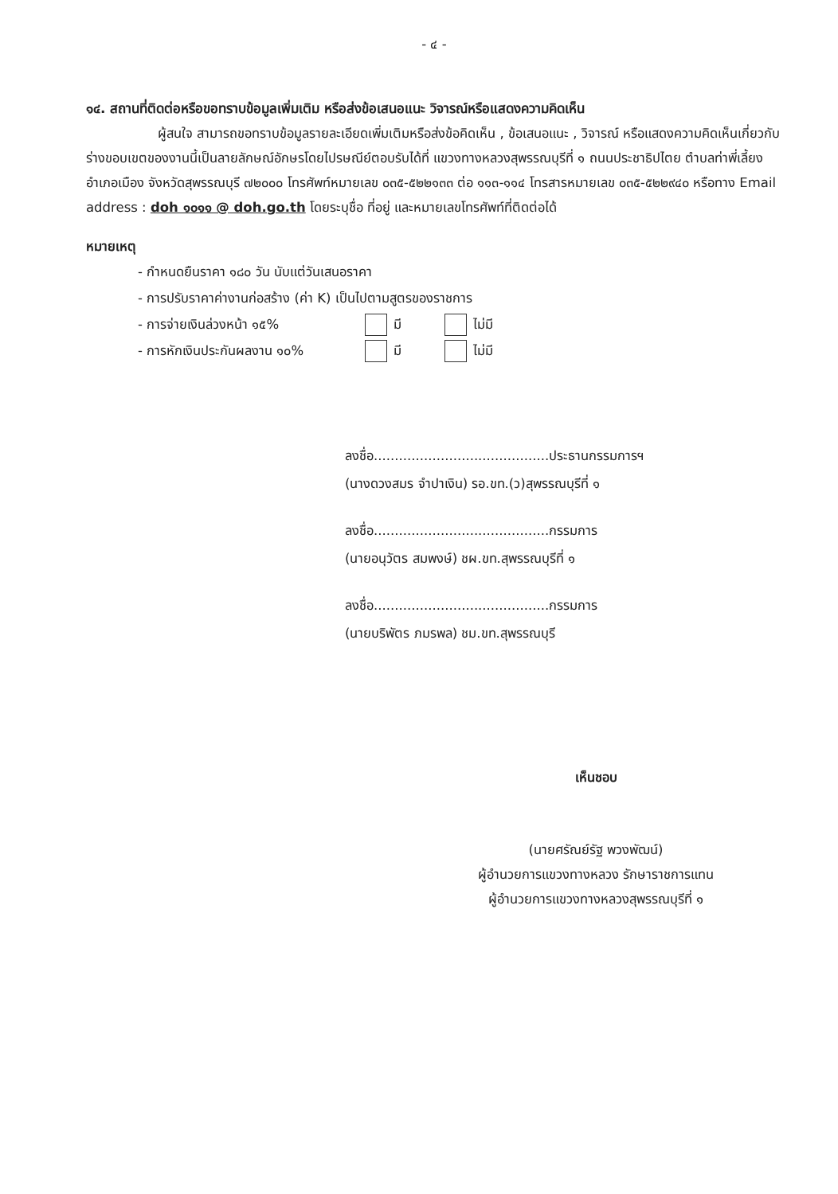- ๔ -
๑๔. สถานที่ติดต่อหรือขอทราบข้อมูลเพิ่มเติม หรือส่งข้อเสนอแนะ วิจารณ์หรือแสดงความคิดเห็น
ผู้สนใจ สามารถขอทราบข้อมูลรายละเอียดเพิ่มเติมหรือส่งข้อคิดเห็น , ข้อเสนอแนะ , วิจารณ์ หรือแสดงความคิดเห็นเกี่ยวกับร่างขอบเขตของงานนี้เป็นลายลักษณ์อักษรโดยไปรษณีย์ตอบรับได้ที่ แขวงทางหลวงสุพรรณบุรีที่ ๑ ถนนประชาธิปไตย ตำบลท่าพี่เลี้ยง อำเภอเมือง จังหวัดสุพรรณบุรี ๗๒๐๐๐ โทรศัพท์หมายเลข ๐๓๕-๕๒๒๑๓๓ ต่อ ๑๑๓-๑๑๔ โทรสารหมายเลข ๐๓๕-๕๒๒๙๔๐ หรือทาง Email address : doh ๑๐๑๑ @ doh.go.th โดยระบุชื่อ ที่อยู่ และหมายเลขโทรศัพท์ที่ติดต่อได้
หมายเหตุ
- กำหนดยืนราคา ๑๘๐ วัน นับแต่วันเสนอราคา
- การปรับราคาค่างานก่อสร้าง (ค่า K) เป็นไปตามสูตรของราชการ
- การจ่ายเงินล่วงหน้า ๑๕% มี ไม่มี
- การหักเงินประกันผลงาน ๑๐% มี ไม่มี
ลงชื่อ..........................................ประธานกรรมการฯ
(นางดวงสมร จำปาเงิน) รอ.ขท.(ว)สุพรรณบุรีที่ ๑
ลงชื่อ..........................................กรรมการ
(นายอนุวัตร สมพงษ์) ชผ.ขท.สุพรรณบุรีที่ ๑
ลงชื่อ..........................................กรรมการ
(นายบริพัตร ภมรพล) ชม.ขท.สุพรรณบุรี
เห็นชอบ
(นายศรัณย์รัฐ พวงพัฒน์)
ผู้อำนวยการแขวงทางหลวง รักษาราชการแทน
ผู้อำนวยการแขวงทางหลวงสุพรรณบุรีที่ ๑